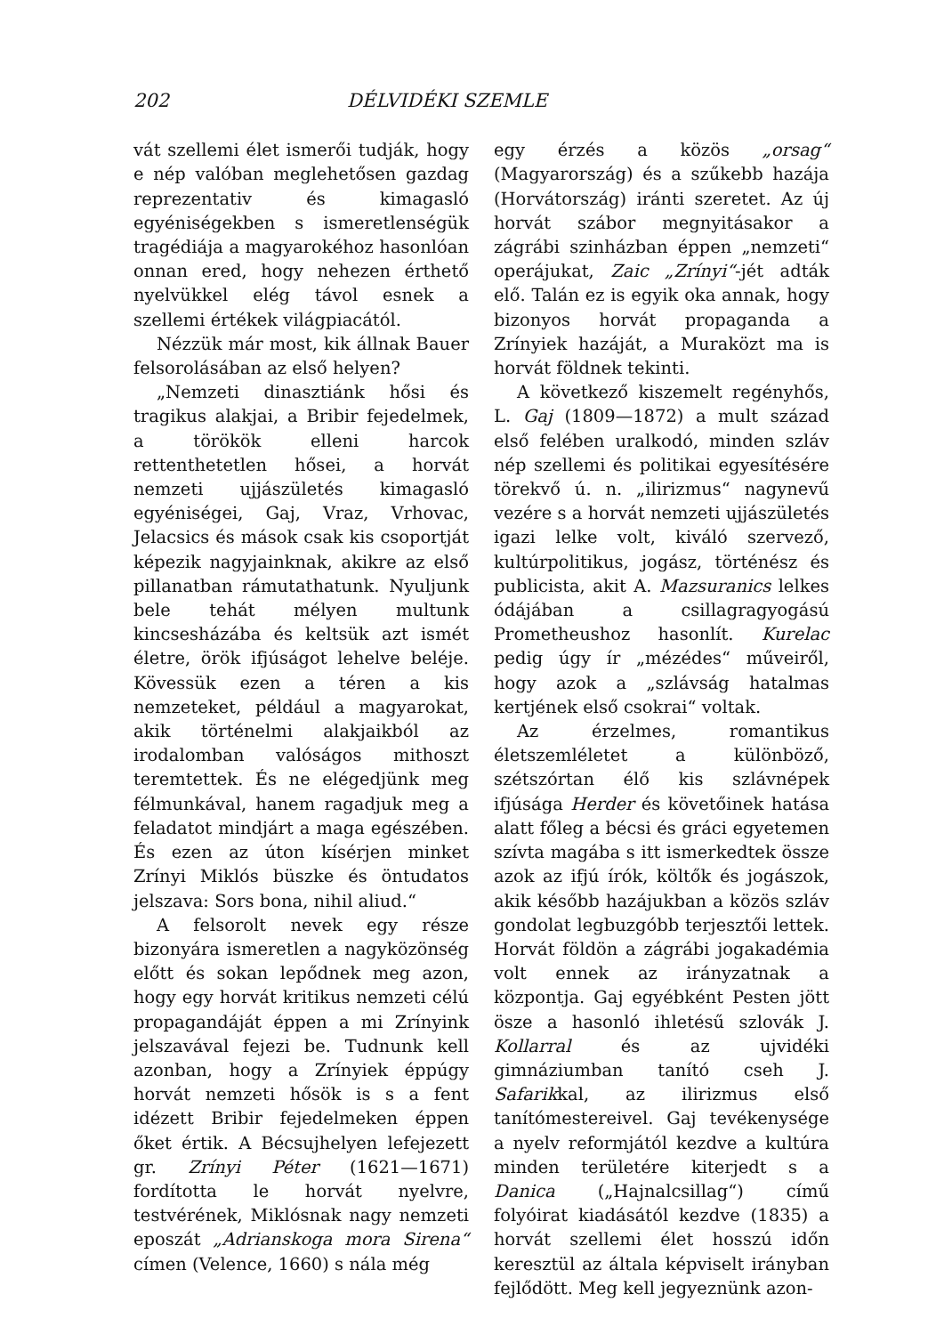202 DÉLVIDÉKI SZEMLE
vát szellemi élet ismerői tudják, hogy e nép valóban meglehetősen gazdag reprezentativ és kimagasló egyéniségekben s ismeretlenségük tragédiája a magyarokéhoz hasonlóan onnan ered, hogy nehezen érthető nyelvükkel elég távol esnek a szellemi értékek világpiacától.
Nézzük már most, kik állnak Bauer felsorolásában az első helyen?
„Nemzeti dinasztiánk hősi és tragikus alakjai, a Bribir fejedelmek, a törökök elleni harcok rettenthetetlen hősei, a horvát nemzeti ujjászületés kimagasló egyéniségei, Gaj, Vraz, Vrhovac, Jelacsics és mások csak kis csoportját képezik nagyjainknak, akikre az első pillanatban rámutathatunk. Nyuljunk bele tehát mélyen multunk kincsesházába és keltsük azt ismét életre, örök ifjúságot lehelve beléje. Kövessük ezen a téren a kis nemzeteket, például a magyarokat, akik történelmi alakjaikból az irodalomban valóságos mithoszt teremtettek. És ne elégedjünk meg félmunkával, hanem ragadjuk meg a feladatot mindjárt a maga egészében. És ezen az úton kísérjen minket Zrínyi Miklós büszke és öntudatos jelszava: Sors bona, nihil aliud.“
A felsorolt nevek egy része bizonyára ismeretlen a nagyközönség előtt és sokan lepődnek meg azon, hogy egy horvát kritikus nemzeti célú propagandáját éppen a mi Zrínyink jelszavával fejezi be. Tudnunk kell azonban, hogy a Zrínyiek éppúgy horvát nemzeti hősök is s a fent idézett Bribir fejedelmeken éppen őket értik. A Bécsujhelyen lefejezett gr. Zrínyi Péter (1621—1671) fordította le horvát nyelvre, testvérének, Miklósnak nagy nemzeti eposzát „Adrianskoga mora Sirena“ címen (Velence, 1660) s nála még
egy érzés a közös „orsag“ (Magyarország) és a szűkebb hazája (Horvátország) iránti szeretet. Az új horvát szábor megnyitásakor a zágrábi szinházban éppen „nemzeti“ operájukat, Zaic „Zrínyi“-jét adták elő. Talán ez is egyik oka annak, hogy bizonyos horvát propaganda a Zrínyiek hazáját, a Muraközt ma is horvát földnek tekinti.
A következő kiszemelt regényhős, L. Gaj (1809—1872) a mult század első felében uralkodó, minden szláv nép szellemi és politikai egyesítésére törekvő ú. n. „ilirizmus“ nagynevű vezére s a horvát nemzeti ujjászületés igazi lelke volt, kiváló szervező, kultúrpolitikus, jogász, történész és publicista, akit A. Mazsuranics lelkes ódájában a csillagragyogású Prometheushoz hasonlít. Kurelac pedig úgy ír „mézédes“ műveiről, hogy azok a „szlávság hatalmas kertjének első csokrai“ voltak.
Az érzelmes, romantikus életszemléletet a különböző, szétszórtan élő kis szlávnépek ifjúsága Herder és követőinek hatása alatt főleg a bécsi és gráci egyetemen szívta magába s itt ismerkedtek össze azok az ifjú írók, költők és jogászok, akik később hazájukban a közös szláv gondolat legbuzgóbb terjesztői lettek. Horvát földön a zágrábi jogakadémia volt ennek az irányzatnak a központja. Gaj egyébként Pesten jött ösze a hasonló ihletésű szlovák J. Kollarral és az ujvidéki gimnáziumban tanító cseh J. Safarikkal, az ilirizmus első tanítómestereivel. Gaj tevékenysége a nyelv reformjától kezdve a kultúra minden területére kiterjedt s a Danica („Hajnalcsillag“) című folyóirat kiadásától kezdve (1835) a horvát szellemi élet hosszú időn keresztül az általa képviselt irányban fejlődött. Meg kell jegyeznünk azon-